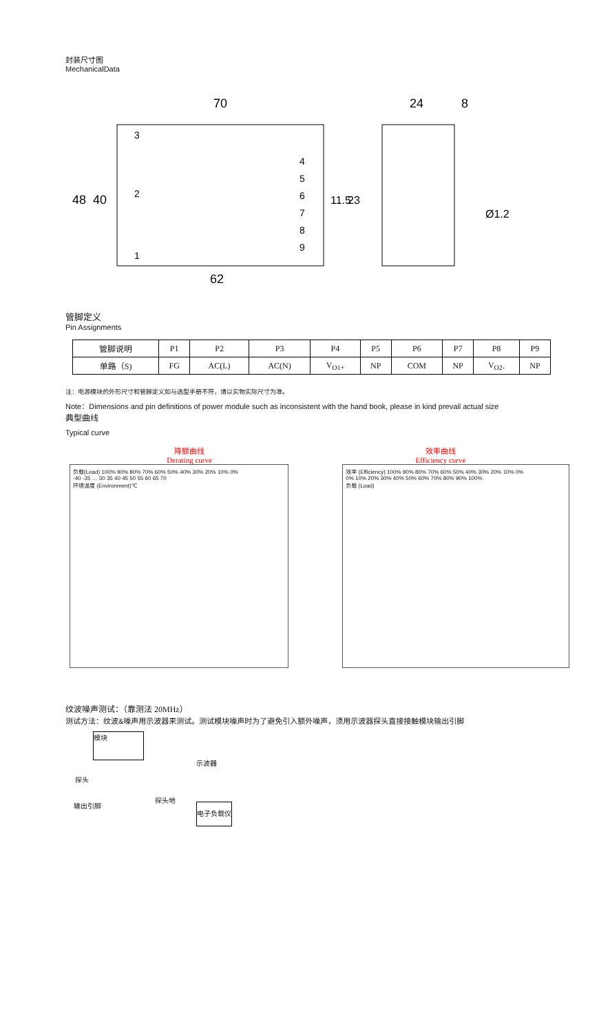封装尺寸图
MechanicalData
70
24
8
48
40
3
2
1
4
5
6
7
8
9
11.5
23
Ø1.2
62
管脚定义
Pin Assignments
| 管脚说明 | P1 | P2 | P3 | P4 | P5 | P6 | P7 | P8 | P9 |
| 单路（S) | FG | AC(L) | AC(N) | V<sub>O1+</sub> | NP | COM | NP | V<sub>O2-</sub> | NP |
注：电源模块的外形尺寸和管脚定义如与选型手册不符，请以实物实际尺寸为准。
Note：Dimensions and pin definitions of power module such as inconsistent with the hand book, please in kind prevail actual size
典型曲线
Typical curve
降额曲线
Derating curve
效率曲线
Efficiency curve
负载(Load) 100% 90% 80% 70% 60% 50% 40% 30% 20% 10% 0%
-40 -35 … 30 35 40 45 50 55 60 65 70
环境温度 (Environment)℃
效率 (Efficiency) 100% 90% 80% 70% 60% 50% 40% 30% 20% 10% 0%
0% 10% 20% 30% 40% 50% 60% 70% 80% 90% 100%
负载 (Load)
纹波噪声测试：（靠测法 20MHz）
测试方法：纹波&噪声用示波器来测试。测试模块噪声时为了避免引入额外噪声，须用示波器探头直接接触模块输出引脚
模块
示波器
探头
探头地
输出引脚 电子负载仪